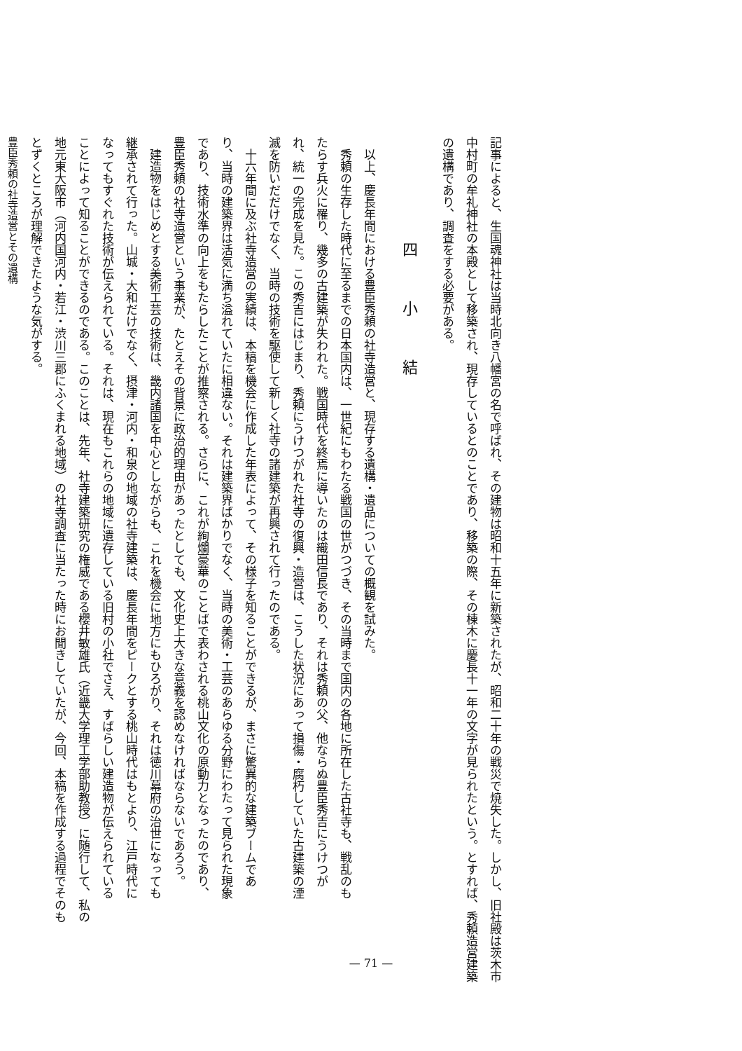記事によると、生国魂神社は当時北向き八幡宮の名で呼ばれ、その建物は昭和十五年に新築されたが、昭和二十年の戦災で焼失した。しかし、旧社殿は茨木市
中村町の牟礼神社の本殿として移築され、現存しているとのことであり、移築の際、その棟木に慶長十一年の文字が見られたという。とすれば、秀頼造営建築
の遺構であり、調査をする必要がある。
四　小　結
以上、慶長年間における豊臣秀頼の社寺造営と、現存する遺構・遺品についての概観を試みた。
秀頼の生存した時代に至るまでの日本国内は、一世紀にもわたる戦国の世がつづき、その当時まで国内の各地に所在した古社寺も、戦乱のも
たらす兵火に罹り、幾多の古建築が失われた。戦国時代を終焉に導いたのは織田信長であり、それは秀頼の父、他ならぬ豊臣秀吉にうけつが
れ、統一の完成を見た。この秀吉にはじまり、秀頼にうけつがれた社寺の復興・造営は、こうした状況にあって損傷・腐朽していた古建築の湮
滅を防いだだけでなく、当時の技術を駆使して新しく社寺の諸建築が再興されて行ったのである。
十六年間に及ぶ社寺造営の実績は、本稿を機会に作成した年表によって、その様子を知ることができるが、まさに驚異的な建築ブームであ
り、当時の建築界は活気に満ち溢れていたに相違ない。それは建築界ばかりでなく、当時の美術・工芸のあらゆる分野にわたって見られた現象
であり、技術水準の向上をもたらしたことが推察される。さらに、これが絢爛豪華のことばで表わされる桃山文化の原動力となったのであり、
豊臣秀頼の社寺造営という事業が、たとえその背景に政治的理由があったとしても、文化史上大きな意義を認めなければならないであろう。
建造物をはじめとする美術工芸の技術は、畿内諸国を中心としながらも、これを機会に地方にもひろがり、それは徳川幕府の治世になっても
継承されて行った。山城・大和だけでなく、摂津・河内・和泉の地域の社寺建築は、慶長年間をピークとする桃山時代はもとより、江戸時代に
なってもすぐれた技術が伝えられている。それは、現在もこれらの地域に遺存している旧村の小社でさえ、すばらしい建造物が伝えられている
ことによって知ることができるのである。このことは、先年、社寺建築研究の権威である櫻井敏雄氏（近畿大学理工学部助教授）に随行して、私の
地元東大阪市（河内国河内・若江・渋川三郡にふくまれる地域）の社寺調査に当たった時にお聞きしていたが、今回、本稿を作成する過程でそのも
とずくところが理解できたような気がする。
豊臣秀頼の社寺造営とその遺構
— 71 —